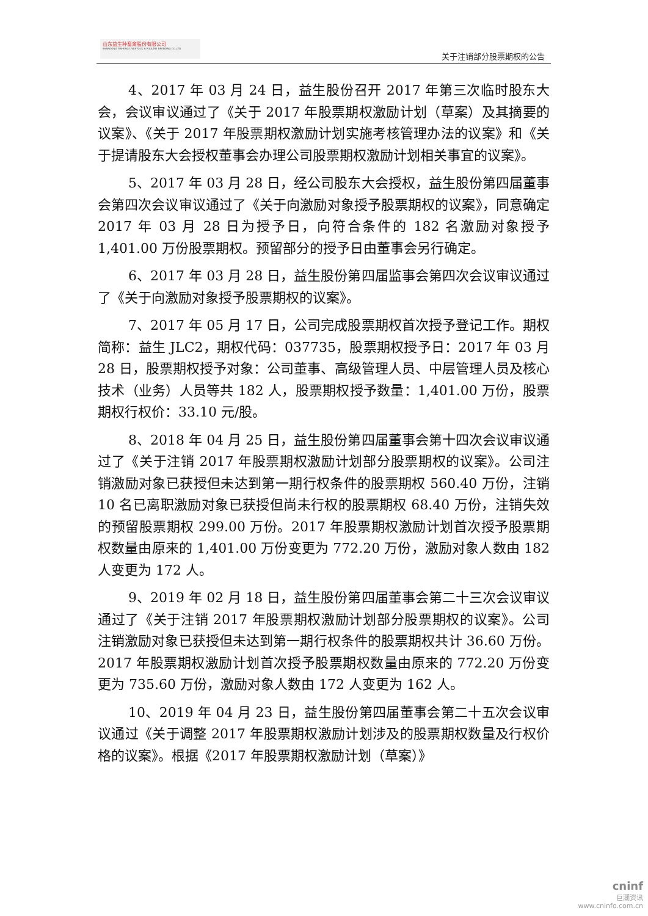山东益生种畜禽股份有限公司
SHANDONG YISHENG LIVESTOCK & POULTRY BREEDING CO.,LTD
关于注销部分股票期权的公告
4、2017 年 03 月 24 日，益生股份召开 2017 年第三次临时股东大会，会议审议通过了《关于 2017 年股票期权激励计划（草案）及其摘要的议案》、《关于 2017 年股票期权激励计划实施考核管理办法的议案》和《关于提请股东大会授权董事会办理公司股票期权激励计划相关事宜的议案》。
5、2017 年 03 月 28 日，经公司股东大会授权，益生股份第四届董事会第四次会议审议通过了《关于向激励对象授予股票期权的议案》，同意确定 2017 年 03 月 28 日为授予日，向符合条件的 182 名激励对象授予 1,401.00 万份股票期权。预留部分的授予日由董事会另行确定。
6、2017 年 03 月 28 日，益生股份第四届监事会第四次会议审议通过了《关于向激励对象授予股票期权的议案》。
7、2017 年 05 月 17 日，公司完成股票期权首次授予登记工作。期权简称：益生 JLC2，期权代码：037735，股票期权授予日：2017 年 03 月 28 日，股票期权授予对象：公司董事、高级管理人员、中层管理人员及核心技术（业务）人员等共 182 人，股票期权授予数量：1,401.00 万份，股票期权行权价：33.10 元/股。
8、2018 年 04 月 25 日，益生股份第四届董事会第十四次会议审议通过了《关于注销 2017 年股票期权激励计划部分股票期权的议案》。公司注销激励对象已获授但未达到第一期行权条件的股票期权 560.40 万份，注销 10 名已离职激励对象已获授但尚未行权的股票期权 68.40 万份，注销失效的预留股票期权 299.00 万份。2017 年股票期权激励计划首次授予股票期权数量由原来的 1,401.00 万份变更为 772.20 万份，激励对象人数由 182 人变更为 172 人。
9、2019 年 02 月 18 日，益生股份第四届董事会第二十三次会议审议通过了《关于注销 2017 年股票期权激励计划部分股票期权的议案》。公司注销激励对象已获授但未达到第一期行权条件的股票期权共计 36.60 万份。2017 年股票期权激励计划首次授予股票期权数量由原来的 772.20 万份变更为 735.60 万份，激励对象人数由 172 人变更为 162 人。
10、2019 年 04 月 23 日，益生股份第四届董事会第二十五次会议审议通过《关于调整 2017 年股票期权激励计划涉及的股票期权数量及行权价格的议案》。根据《2017 年股票期权激励计划（草案）》
cninf
巨潮资讯
www.cninfo.com.cn